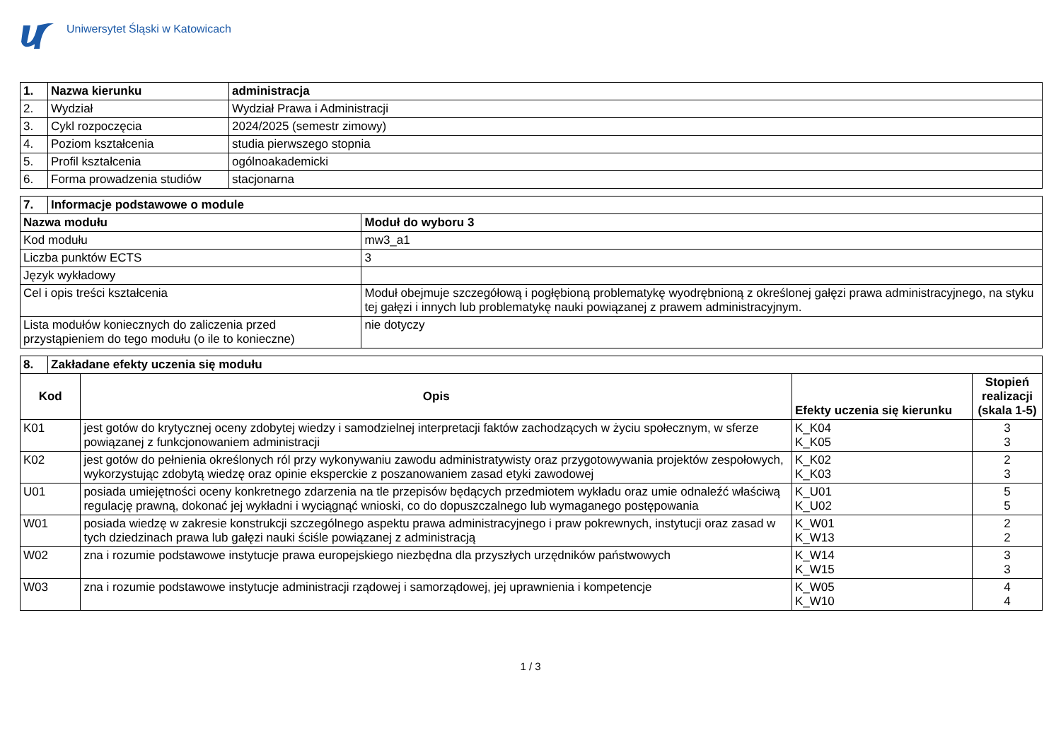Uniwersytet Śląski w Katowicach
| 1. | Nazwa kierunku | administracja |
| 2. | Wydział | Wydział Prawa i Administracji |
| 3. | Cykl rozpoczęcia | 2024/2025 (semestr zimowy) |
| 4. | Poziom kształcenia | studia pierwszego stopnia |
| 5. | Profil kształcenia | ogólnoakademicki |
| 6. | Forma prowadzenia studiów | stacjonarna |
| 7. | Informacje podstawowe o module | |
| Nazwa modułu | | Moduł do wyboru 3 |
| Kod modułu | | mw3_a1 |
| Liczba punktów ECTS | | 3 |
| Język wykładowy | | |
| Cel i opis treści kształcenia | | Moduł obejmuje szczegółową i pogłębioną problematykę wyodrębnioną z określonej gałęzi prawa administracyjnego, na styku tej gałęzi i innych lub problematykę nauki powiązanej z prawem administracyjnym. |
| Lista modułów koniecznych do zaliczenia przed przystąpieniem do tego modułu (o ile to konieczne) | | nie dotyczy |
| 8. | Zakładane efekty uczenia się modułu | | | |
| Kod | | Opis | Efekty uczenia się kierunku | Stopień realizacji (skala 1-5) |
| K01 | | jest gotów do krytycznej oceny zdobytej wiedzy i samodzielnej interpretacji faktów zachodzących w życiu społecznym, w sferze powiązanej z funkcjonowaniem administracji | K_K04 K_K05 | 3 3 |
| K02 | | jest gotów do pełnienia określonych ról przy wykonywaniu zawodu administratywisty oraz przygotowywania projektów zespołowych, wykorzystując zdobytą wiedzę oraz opinie eksperckie z poszanowaniem zasad etyki zawodowej | K_K02 K_K03 | 2 3 |
| U01 | | posiada umiejętności oceny konkretnego zdarzenia na tle przepisów będących przedmiotem wykładu oraz umie odnaleźć właściwą regulację prawną, dokonać jej wykładni i wyciągnąć wnioski, co do dopuszczalnego lub wymaganego postępowania | K_U01 K_U02 | 5 5 |
| W01 | | posiada wiedzę w zakresie konstrukcji szczególnego aspektu prawa administracyjnego i praw pokrewnych, instytucji oraz zasad w tych dziedzinach prawa lub gałęzi nauki ściśle powiązanej z administracją | K_W01 K_W13 | 2 2 |
| W02 | | zna i rozumie podstawowe instytucje prawa europejskiego niezbędna dla przyszłych urzędników państwowych | K_W14 K_W15 | 3 3 |
| W03 | | zna i rozumie podstawowe instytucje administracji rządowej i samorządowej, jej uprawnienia i kompetencje | K_W05 K_W10 | 4 4 |
1 / 3